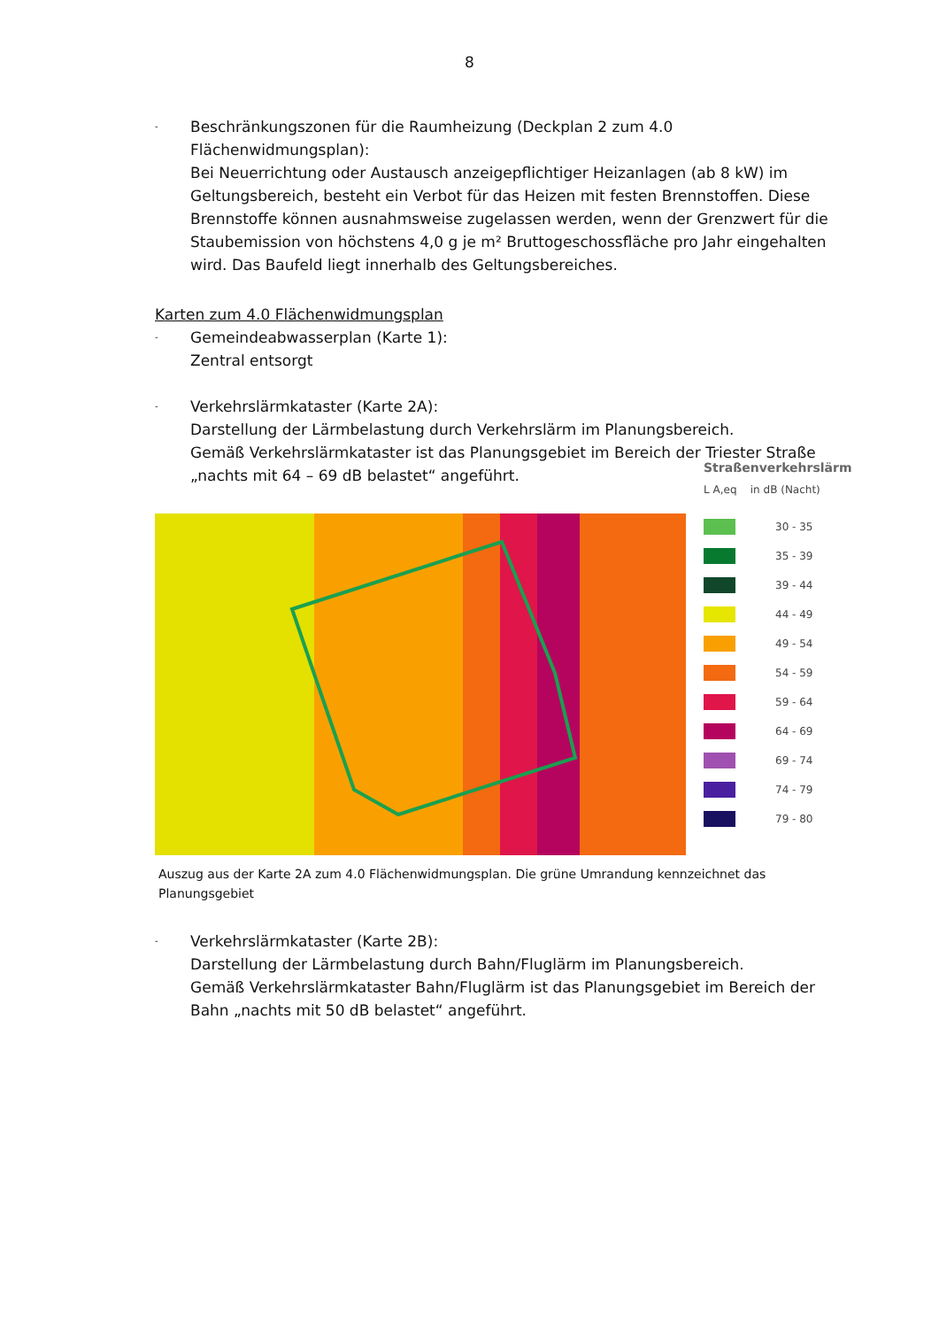8
-
Beschränkungszonen für die Raumheizung (Deckplan 2 zum 4.0 Flächenwidmungsplan):
Bei Neuerrichtung oder Austausch anzeigepflichtiger Heizanlagen (ab 8 kW) im Geltungsbereich, besteht ein Verbot für das Heizen mit festen Brennstoffen. Diese Brennstoffe können ausnahmsweise zugelassen werden, wenn der Grenzwert für die Staubemission von höchstens 4,0 g je m² Bruttogeschossfläche pro Jahr eingehalten wird. Das Baufeld liegt innerhalb des Geltungsbereiches.
Karten zum 4.0 Flächenwidmungsplan
-
Gemeindeabwasserplan (Karte 1):
Zentral entsorgt
-
Verkehrslärmkataster (Karte 2A):
Darstellung der Lärmbelastung durch Verkehrslärm im Planungsbereich.
Gemäß Verkehrslärmkataster ist das Planungsgebiet im Bereich der Triester Straße „nachts mit 64 – 69 dB belastet“ angeführt.
Straßenverkehrslärm
L A,eq in dB (Nacht)
30 - 35
35 - 39
39 - 44
44 - 49
49 - 54
54 - 59
59 - 64
64 - 69
69 - 74
74 - 79
79 - 80
Auszug aus der Karte 2A zum 4.0 Flächenwidmungsplan. Die grüne Umrandung kennzeichnet das Planungsgebiet
-
Verkehrslärmkataster (Karte 2B):
Darstellung der Lärmbelastung durch Bahn/Fluglärm im Planungsbereich.
Gemäß Verkehrslärmkataster Bahn/Fluglärm ist das Planungsgebiet im Bereich der Bahn „nachts mit 50 dB belastet“ angeführt.